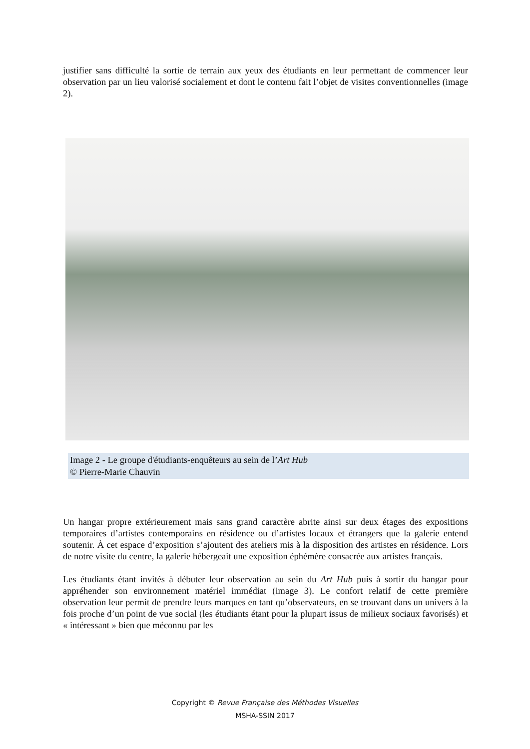justifier sans difficulté la sortie de terrain aux yeux des étudiants en leur permettant de commencer leur observation par un lieu valorisé socialement et dont le contenu fait l’objet de visites conventionnelles (image 2).
Image 2 - Le groupe d'étudiants-enquêteurs au sein de l’Art Hub
© Pierre-Marie Chauvin
Un hangar propre extérieurement mais sans grand caractère abrite ainsi sur deux étages des expositions temporaires d’artistes contemporains en résidence ou d’artistes locaux et étrangers que la galerie entend soutenir. À cet espace d’exposition s’ajoutent des ateliers mis à la disposition des artistes en résidence. Lors de notre visite du centre, la galerie hébergeait une exposition éphémère consacrée aux artistes français.
Les étudiants étant invités à débuter leur observation au sein du Art Hub puis à sortir du hangar pour appréhender son environnement matériel immédiat (image 3). Le confort relatif de cette première observation leur permit de prendre leurs marques en tant qu’observateurs, en se trouvant dans un univers à la fois proche d’un point de vue social (les étudiants étant pour la plupart issus de milieux sociaux favorisés) et « intéressant » bien que méconnu par les
Copyright © Revue Française des Méthodes Visuelles
MSHA-SSIN 2017